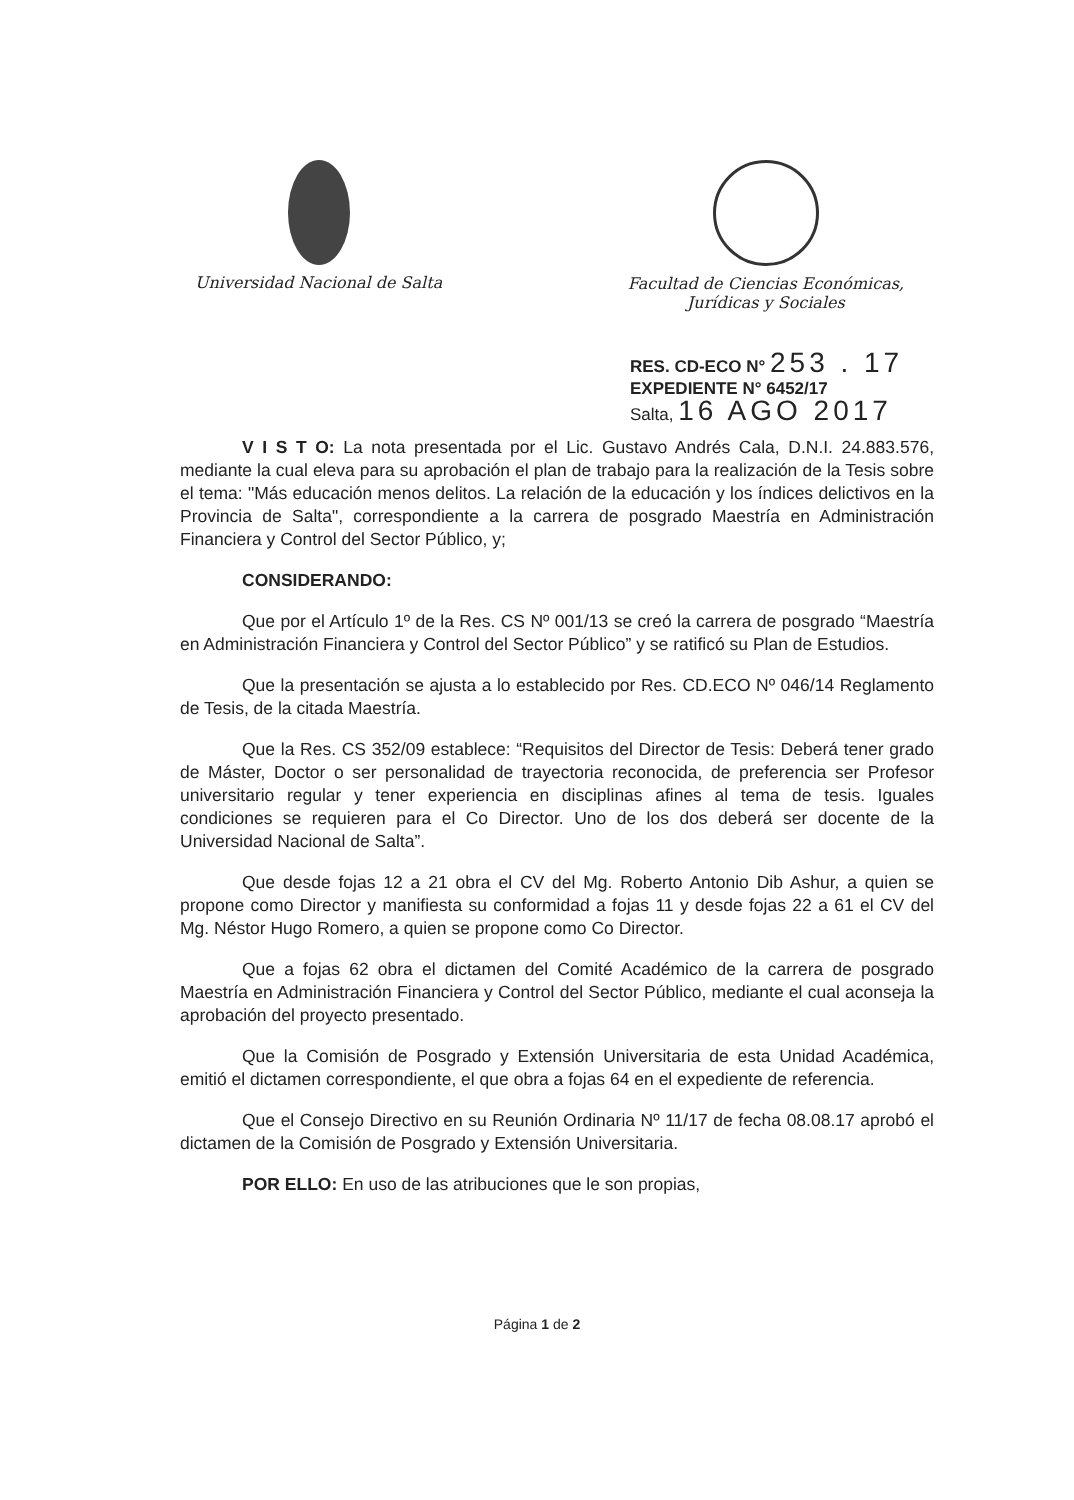Universidad Nacional de Salta Facultad de Ciencias Económicas,
Jurídicas y Sociales
RES. CD-ECO N° 253 . 17
EXPEDIENTE N° 6452/17
Salta, 16 AGO 2017
V I S T O: La nota presentada por el Lic. Gustavo Andrés Cala, D.N.I. 24.883.576, mediante la cual eleva para su aprobación el plan de trabajo para la realización de la Tesis sobre el tema: "Más educación menos delitos. La relación de la educación y los índices delictivos en la Provincia de Salta", correspondiente a la carrera de posgrado Maestría en Administración Financiera y Control del Sector Público, y;
CONSIDERANDO:
Que por el Artículo 1º de la Res. CS Nº 001/13 se creó la carrera de posgrado “Maestría en Administración Financiera y Control del Sector Público” y se ratificó su Plan de Estudios.
Que la presentación se ajusta a lo establecido por Res. CD.ECO Nº 046/14 Reglamento de Tesis, de la citada Maestría.
Que la Res. CS 352/09 establece: “Requisitos del Director de Tesis: Deberá tener grado de Máster, Doctor o ser personalidad de trayectoria reconocida, de preferencia ser Profesor universitario regular y tener experiencia en disciplinas afines al tema de tesis. Iguales condiciones se requieren para el Co Director. Uno de los dos deberá ser docente de la Universidad Nacional de Salta”.
Que desde fojas 12 a 21 obra el CV del Mg. Roberto Antonio Dib Ashur, a quien se propone como Director y manifiesta su conformidad a fojas 11 y desde fojas 22 a 61 el CV del Mg. Néstor Hugo Romero, a quien se propone como Co Director.
Que a fojas 62 obra el dictamen del Comité Académico de la carrera de posgrado Maestría en Administración Financiera y Control del Sector Público, mediante el cual aconseja la aprobación del proyecto presentado.
Que la Comisión de Posgrado y Extensión Universitaria de esta Unidad Académica, emitió el dictamen correspondiente, el que obra a fojas 64 en el expediente de referencia.
Que el Consejo Directivo en su Reunión Ordinaria Nº 11/17 de fecha 08.08.17 aprobó el dictamen de la Comisión de Posgrado y Extensión Universitaria.
POR ELLO: En uso de las atribuciones que le son propias,
Página 1 de 2